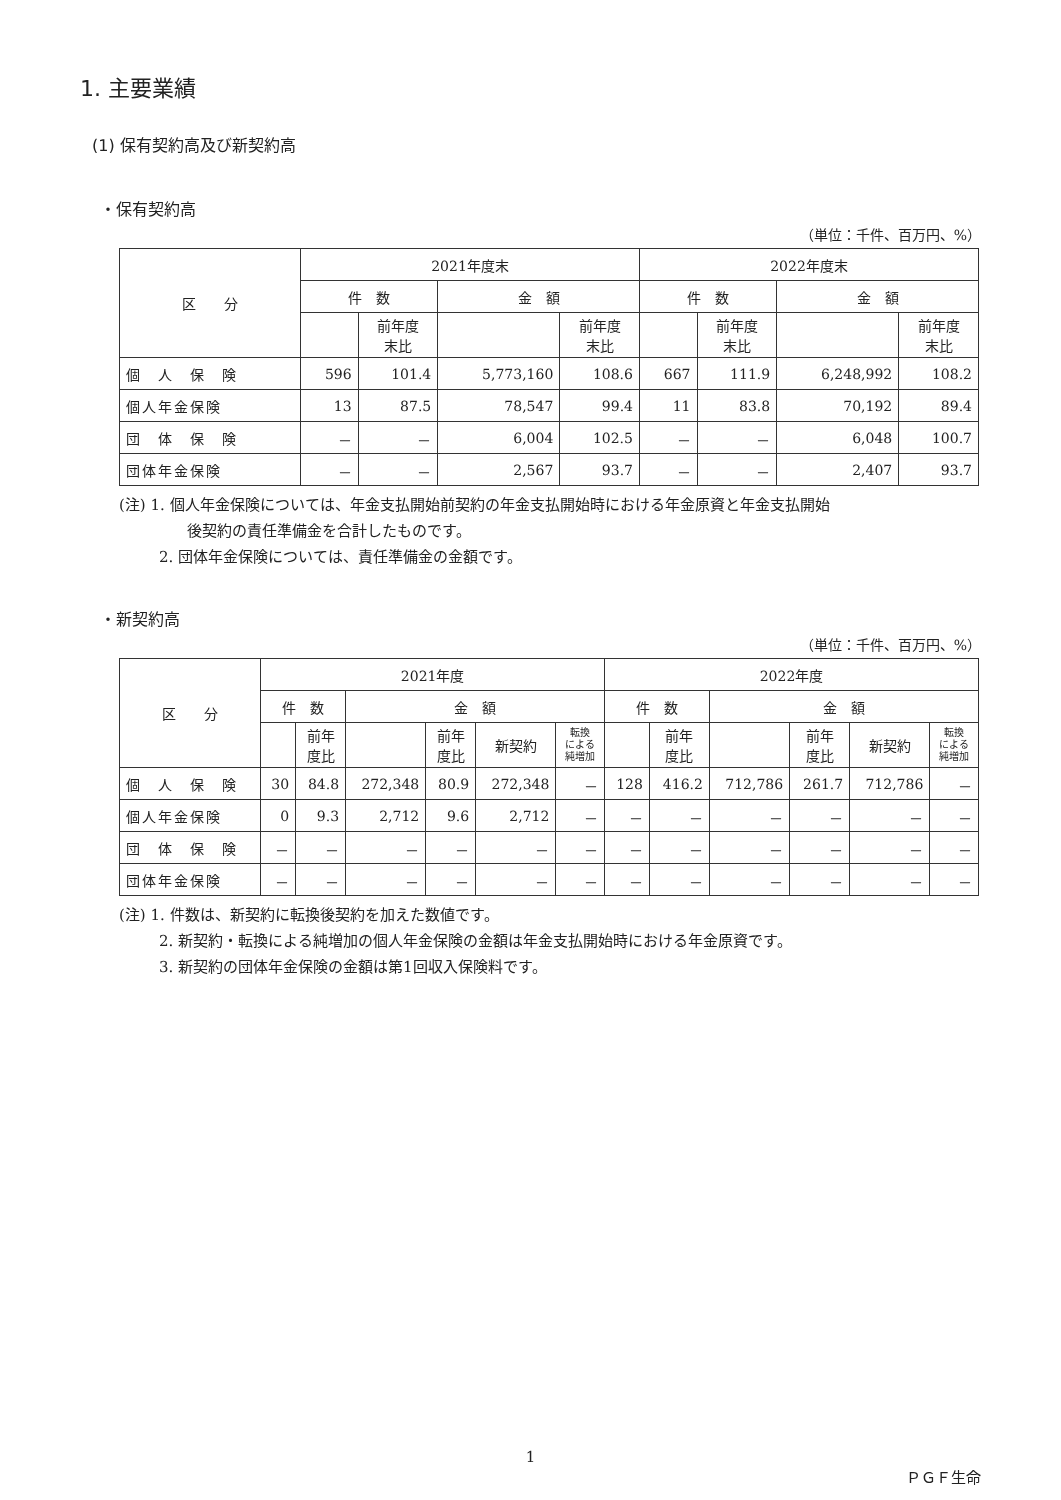1. 主要業績
(1) 保有契約高及び新契約高
・保有契約高
（単位：千件、百万円、%）
| 区 分 | 2021年度末 | | | | 2022年度末 | | | |
| --- | --- | --- | --- | --- | --- | --- | --- | --- |
| | 件 数 | | 金 額 | | 件 数 | | 金 額 | |
| | | 前年度 末比 | | 前年度 末比 | | 前年度 末比 | | 前年度 末比 |
| 個 人 保 険 | 596 | 101.4 | 5,773,160 | 108.6 | 667 | 111.9 | 6,248,992 | 108.2 |
| 個人年金保険 | 13 | 87.5 | 78,547 | 99.4 | 11 | 83.8 | 70,192 | 89.4 |
| 団 体 保 険 | － | － | 6,004 | 102.5 | － | － | 6,048 | 100.7 |
| 団体年金保険 | － | － | 2,567 | 93.7 | － | － | 2,407 | 93.7 |
(注) 1. 個人年金保険については、年金支払開始前契約の年金支払開始時における年金原資と年金支払開始
後契約の責任準備金を合計したものです。
2. 団体年金保険については、責任準備金の金額です。
・新契約高
（単位：千件、百万円、%）
| 区 分 | 2021年度 | | | | | | 2022年度 | | | | | |
| --- | --- | --- | --- | --- | --- | --- | --- | --- | --- | --- | --- | --- |
| | 件 数 | | 金 額 | | | | 件 数 | | 金 額 | | | |
| | | 前年 度比 | | 前年 度比 | 新契約 | 転換 による 純増加 | | 前年 度比 | | 前年 度比 | 新契約 | 転換 による 純増加 |
| 個 人 保 険 | 30 | 84.8 | 272,348 | 80.9 | 272,348 | － | 128 | 416.2 | 712,786 | 261.7 | 712,786 | － |
| 個人年金保険 | 0 | 9.3 | 2,712 | 9.6 | 2,712 | － | － | － | － | － | － | － |
| 団 体 保 険 | － | － | － | － | － | － | － | － | － | － | － | － |
| 団体年金保険 | － | － | － | － | － | － | － | － | － | － | － | － |
(注) 1. 件数は、新契約に転換後契約を加えた数値です。
2. 新契約・転換による純増加の個人年金保険の金額は年金支払開始時における年金原資です。
3. 新契約の団体年金保険の金額は第1回収入保険料です。
1
ＰＧＦ生命